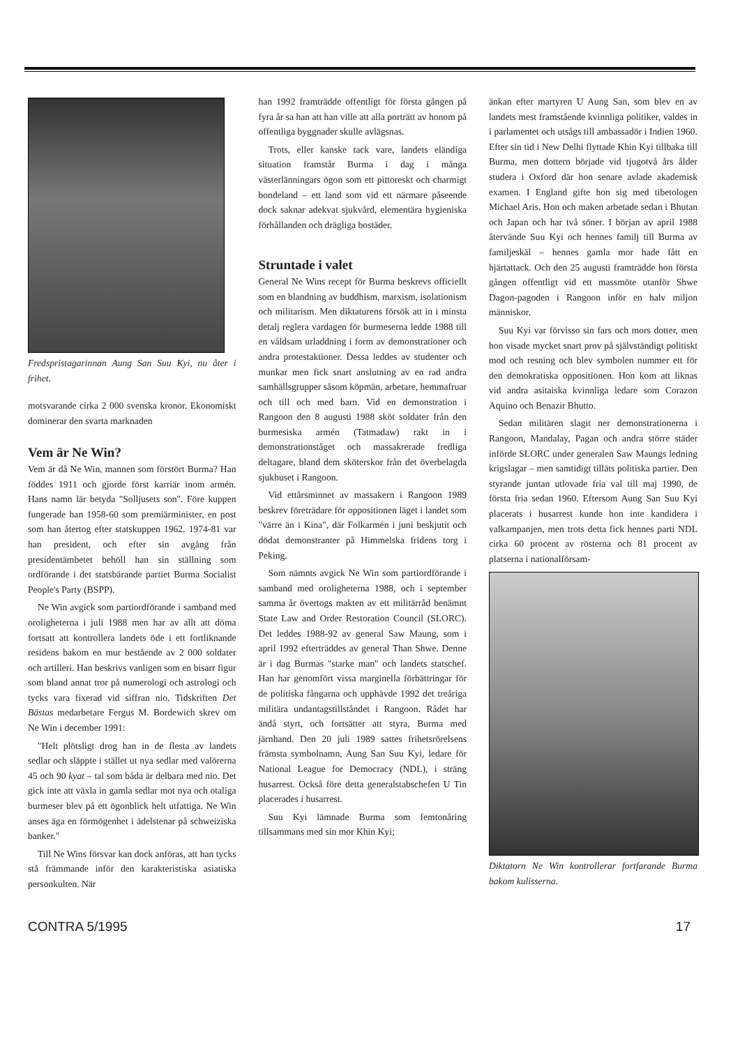Fredspristagarinnan Aung San Suu Kyi, nu åter i frihet.
motsvarande cirka 2 000 svenska kronor. Ekonomiskt dominerar den svarta marknaden
Vem är Ne Win?
Vem är då Ne Win, mannen som förstört Burma? Han föddes 1911 och gjorde först karriär inom armén. Hans namn lär betyda "Solljusets son". Före kuppen fungerade han 1958-60 som premiärminister, en post som han återtog efter statskuppen 1962. 1974-81 var han president, och efter sin avgång från presidentämbetet behöll han sin ställning som ordförande i det statsbärande partiet Burma Socialist People's Party (BSPP).
Ne Win avgick som partiordförande i samband med oroligheterna i juli 1988 men har av allt att döma fortsatt att kontrollera landets öde i ett fortliknande residens bakom en mur bestående av 2 000 soldater och artilleri. Han beskrivs vanligen som en bisarr figur som bland annat tror på numerologi och astrologi och tycks vara fixerad vid siffran nio. Tidskriften Det Bästas medarbetare Fergus M. Bordewich skrev om Ne Win i december 1991:
"Helt plötsligt drog han in de flesta av landets sedlar och släppte i stället ut nya sedlar med valörerna 45 och 90 kyat – tal som båda är delbara med nio. Det gick inte att växla in gamla sedlar mot nya och otaliga burmeser blev på ett ögonblick helt utfattiga. Ne Win anses äga en förmögenhet i ädelstenar på schweiziska banker."
Till Ne Wins försvar kan dock anföras, att han tycks stå främmande inför den karakteristiska asiatiska personkulten. När
han 1992 framträdde offentligt för första gången på fyra år sa han att han ville att alla porträtt av honom på offentliga byggnader skulle avlägsnas.
Trots, eller kanske tack vare, landets eländiga situation framstår Burma i dag i många västerlänningars ögon som ett pittoreskt och charmigt bondeland – ett land som vid ett närmare påseende dock saknar adekvat sjukvård, elementära hygieniska förhållanden och drägliga bostäder.
Struntade i valet
General Ne Wins recept för Burma beskrevs officiellt som en blandning av buddhism, marxism, isolationism och militarism. Men diktaturens försök att in i minsta detalj reglera vardagen för burmeserna ledde 1988 till en våldsam urladdning i form av demonstrationer och andra protestaktioner. Dessa leddes av studenter och munkar men fick snart anslutning av en rad andra samhällsgrupper såsom köpmän, arbetare, hemmafruar och till och med barn. Vid en demonstration i Rangoon den 8 augusti 1988 sköt soldater från den burmesiska armén (Tatmadaw) rakt in i demonstrationståget och massakrerade fredliga deltagare, bland dem sköterskor från det överbelagda sjukhuset i Rangoon.
Vid ettårsminnet av massakern i Rangoon 1989 beskrev företrädare för oppositionen läget i landet som "värre än i Kina", där Folkarmén i juni beskjutit och dödat demonstranter på Himmelska fridens torg i Peking.
Som nämnts avgick Ne Win som partiordförande i samband med oroligheterna 1988, och i september samma år övertogs makten av ett militärråd benämnt State Law and Order Restoration Council (SLORC). Det leddes 1988-92 av general Saw Maung, som i april 1992 efterträddes av general Than Shwe. Denne är i dag Burmas "starke man" och landets statschef. Han har genomfört vissa marginella förbättringar för de politiska fångarna och upphävde 1992 det treåriga militära undantagstillståndet i Rangoon. Rådet har ändå styrt, och fortsätter att styra, Burma med järnhand. Den 20 juli 1989 sattes frihetsrörelsens främsta symbolnamn, Aung San Suu Kyi, ledare för National League for Democracy (NDL), i sträng husarrest. Också före detta generalstabschefen U Tin placerades i husarrest.
Suu Kyi lämnade Burma som femtonåring tillsammans med sin mor Khin Kyi;
änkan efter martyren U Aung San, som blev en av landets mest framstående kvinnliga politiker, valdes in i parlamentet och utsågs till ambassadör i Indien 1960. Efter sin tid i New Delhi flyttade Khin Kyi tillbaka till Burma, men dottern började vid tjugotvå års ålder studera i Oxford där hon senare avlade akademisk examen. I England gifte hon sig med tibetologen Michael Aris. Hon och maken arbetade sedan i Bhutan och Japan och har två söner. I början av april 1988 återvände Suu Kyi och hennes familj till Burma av familjeskäl – hennes gamla mor hade fått en hjärtattack. Och den 25 augusti framträdde hon första gången offentligt vid ett massmöte utanför Shwe Dagon-pagoden i Rangoon inför en halv miljon människor.
Suu Kyi var förvisso sin fars och mors dotter, men hon visade mycket snart prov på självständigt politiskt mod och resning och blev symbolen nummer ett för den demokratiska oppositionen. Hon kom att liknas vid andra asitaiska kvinnliga ledare som Corazon Aquino och Benazir Bhutto.
Sedan militären slagit ner demonstrationerna i Rangoon, Mandalay, Pagan och andra större städer införde SLORC under generalen Saw Maungs ledning krigslagar – men samtidigt tilläts politiska partier. Den styrande juntan utlovade fria val till maj 1990, de första fria sedan 1960. Eftersom Aung San Suu Kyi placerats i husarrest kunde hon inte kandidera i valkampanjen, men trots detta fick hennes parti NDL cirka 60 procent av rösterna och 81 procent av platserna i nationalförsam-
Diktatorn Ne Win kontrollerar fortfarande Burma bakom kulisserna.
CONTRA 5/1995 17